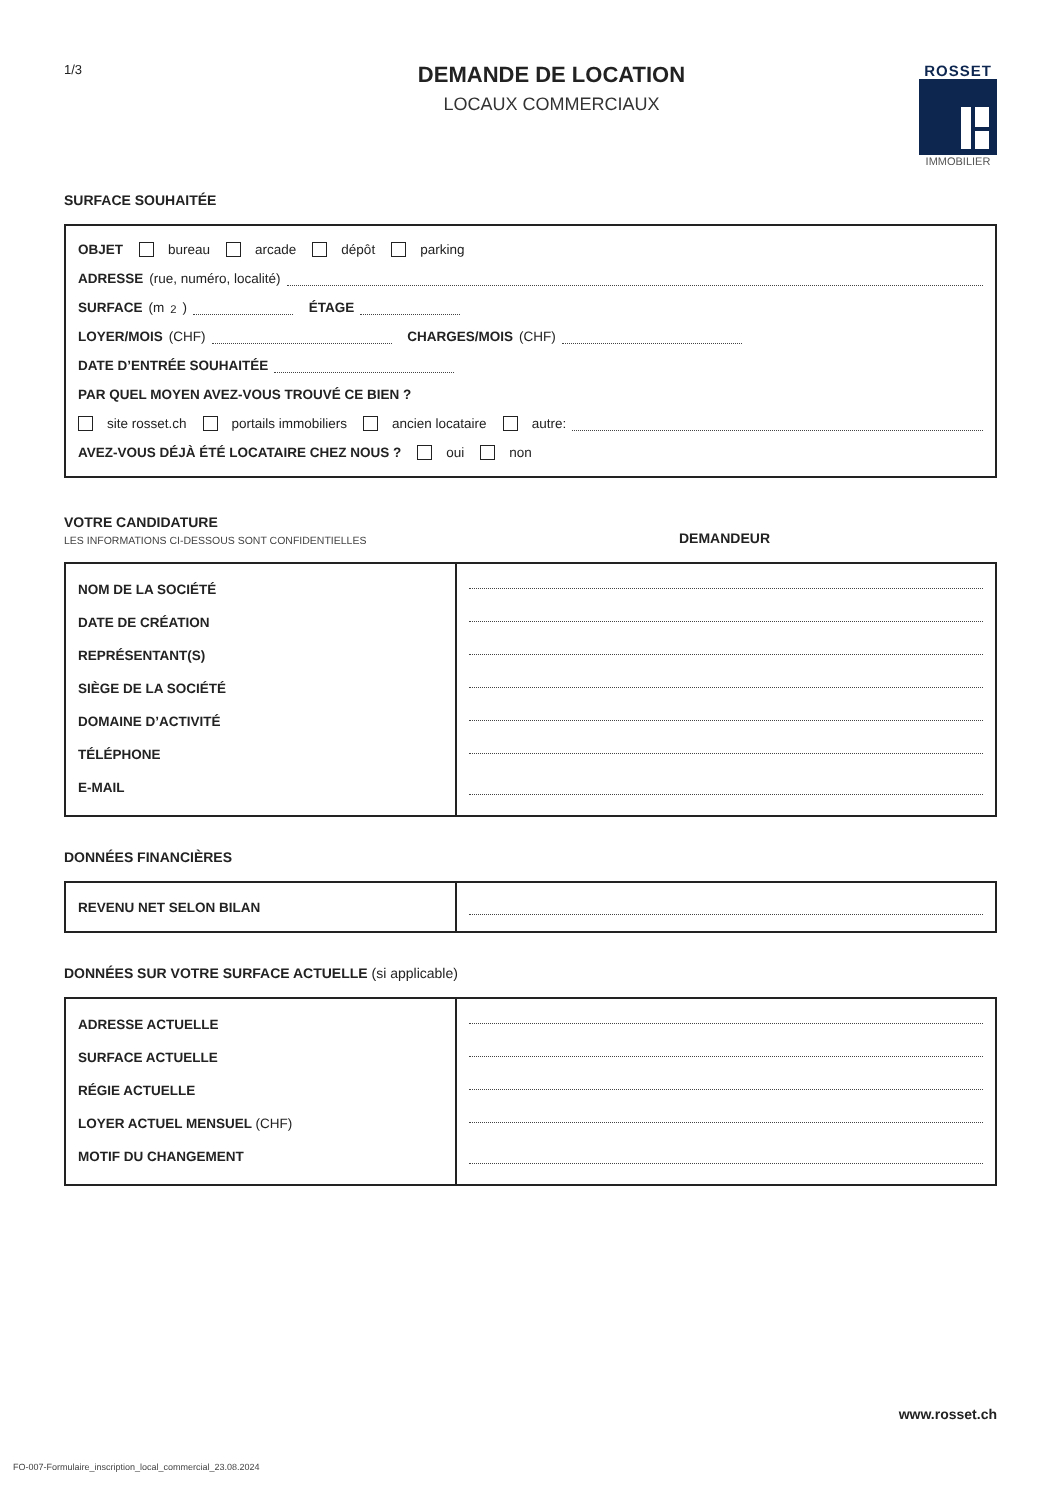1/3
DEMANDE DE LOCATION
LOCAUX COMMERCIAUX
ROSSET
IMMOBILIER
SURFACE SOUHAITÉE
OBJET bureau arcade dépôt parking
ADRESSE (rue, numéro, localité)
SURFACE (m<sup>2</sup>) ÉTAGE
LOYER/MOIS (CHF) CHARGES/MOIS (CHF)
DATE D’ENTRÉE SOUHAITÉE
PAR QUEL MOYEN AVEZ-VOUS TROUVÉ CE BIEN ?
site rosset.ch portails immobiliers ancien locataire autre:
AVEZ-VOUS DÉJÀ ÉTÉ LOCATAIRE CHEZ NOUS ? oui non
VOTRE CANDIDATURE
LES INFORMATIONS CI-DESSOUS SONT CONFIDENTIELLES
DEMANDEUR
| NOM DE LA SOCIÉTÉ | |
| DATE DE CRÉATION | |
| REPRÉSENTANT(S) | |
| SIÈGE DE LA SOCIÉTÉ | |
| DOMAINE D’ACTIVITÉ | |
| TÉLÉPHONE | |
| E-MAIL | |
DONNÉES FINANCIÈRES
| REVENU NET SELON BILAN | |
DONNÉES SUR VOTRE SURFACE ACTUELLE (si applicable)
| ADRESSE ACTUELLE | |
| SURFACE ACTUELLE | |
| RÉGIE ACTUELLE | |
| LOYER ACTUEL MENSUEL (CHF) | |
| MOTIF DU CHANGEMENT | |
www.rosset.ch
FO-007-Formulaire_inscription_local_commercial_23.08.2024